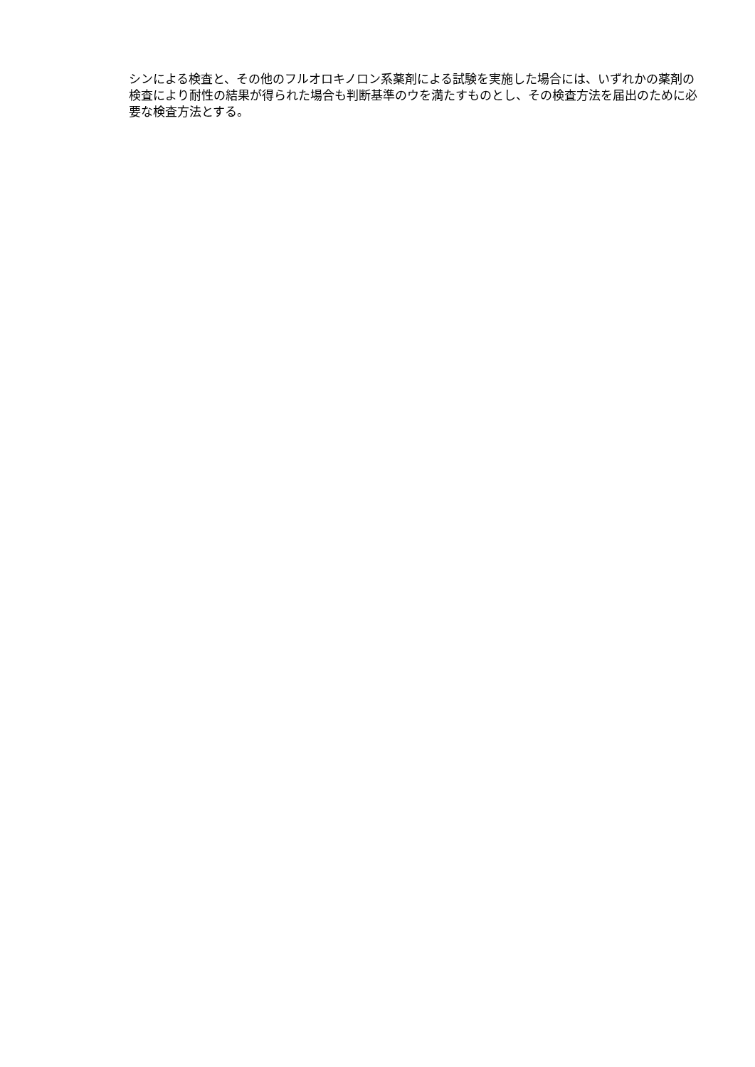シンによる検査と、その他のフルオロキノロン系薬剤による試験を実施した場合には、いずれかの薬剤の検査により耐性の結果が得られた場合も判断基準のウを満たすものとし、その検査方法を届出のために必要な検査方法とする。